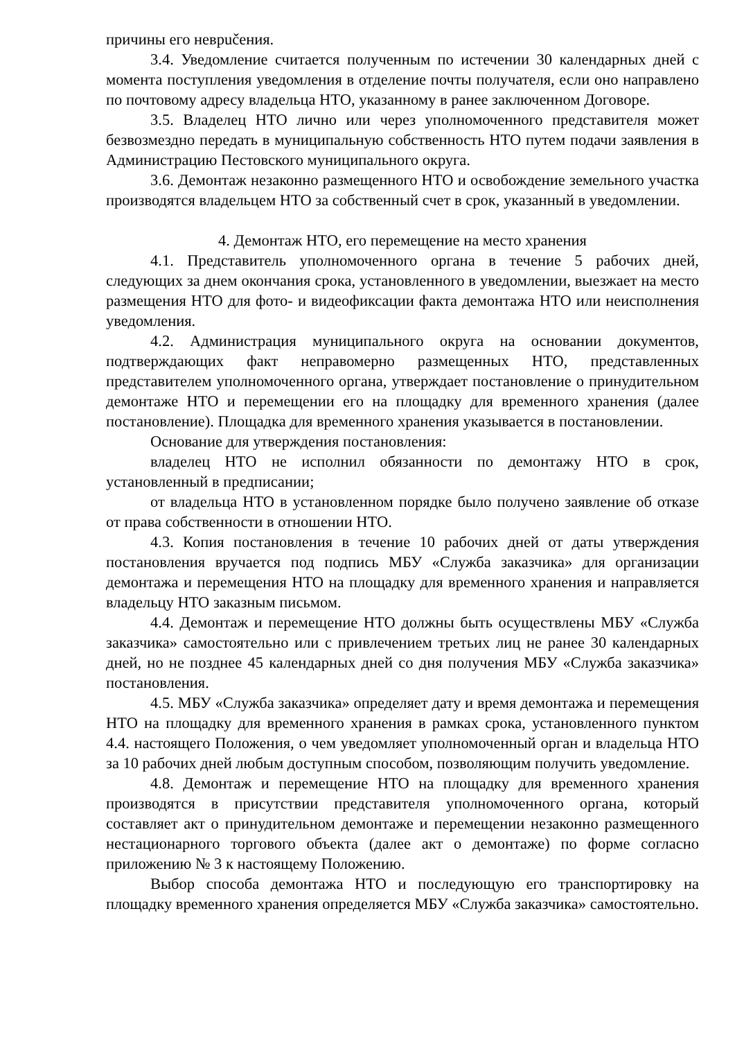причины его неврučения.
3.4. Уведомление считается полученным по истечении 30 календарных дней с момента поступления уведомления в отделение почты получателя, если оно направлено по почтовому адресу владельца НТО, указанному в ранее заключенном Договоре.
3.5. Владелец НТО лично или через уполномоченного представителя может безвозмездно передать в муниципальную собственность НТО путем подачи заявления в Администрацию Пестовского муниципального округа.
3.6. Демонтаж незаконно размещенного НТО и освобождение земельного участка производятся владельцем НТО за собственный счет в срок, указанный в уведомлении.
4. Демонтаж НТО, его перемещение на место хранения
4.1. Представитель уполномоченного органа в течение 5 рабочих дней, следующих за днем окончания срока, установленного в уведомлении, выезжает на место размещения НТО для фото- и видеофиксации факта демонтажа НТО или неисполнения уведомления.
4.2. Администрация муниципального округа на основании документов, подтверждающих факт неправомерно размещенных НТО, представленных представителем уполномоченного органа, утверждает постановление о принудительном демонтаже НТО и перемещении его на площадку для временного хранения (далее постановление). Площадка для временного хранения указывается в постановлении.
Основание для утверждения постановления:
владелец НТО не исполнил обязанности по демонтажу НТО в срок, установленный в предписании;
от владельца НТО в установленном порядке было получено заявление об отказе от права собственности в отношении НТО.
4.3. Копия постановления в течение 10 рабочих дней от даты утверждения постановления вручается под подпись МБУ «Служба заказчика» для организации демонтажа и перемещения НТО на площадку для временного хранения и направляется владельцу НТО заказным письмом.
4.4. Демонтаж и перемещение НТО должны быть осуществлены МБУ «Служба заказчика» самостоятельно или с привлечением третьих лиц не ранее 30 календарных дней, но не позднее 45 календарных дней со дня получения МБУ «Служба заказчика» постановления.
4.5. МБУ «Служба заказчика» определяет дату и время демонтажа и перемещения НТО на площадку для временного хранения в рамках срока, установленного пунктом 4.4. настоящего Положения, о чем уведомляет уполномоченный орган и владельца НТО за 10 рабочих дней любым доступным способом, позволяющим получить уведомление.
4.8. Демонтаж и перемещение НТО на площадку для временного хранения производятся в присутствии представителя уполномоченного органа, который составляет акт о принудительном демонтаже и перемещении незаконно размещенного нестационарного торгового объекта (далее акт о демонтаже) по форме согласно приложению № 3 к настоящему Положению.
Выбор способа демонтажа НТО и последующую его транспортировку на площадку временного хранения определяется МБУ «Служба заказчика» самостоятельно.